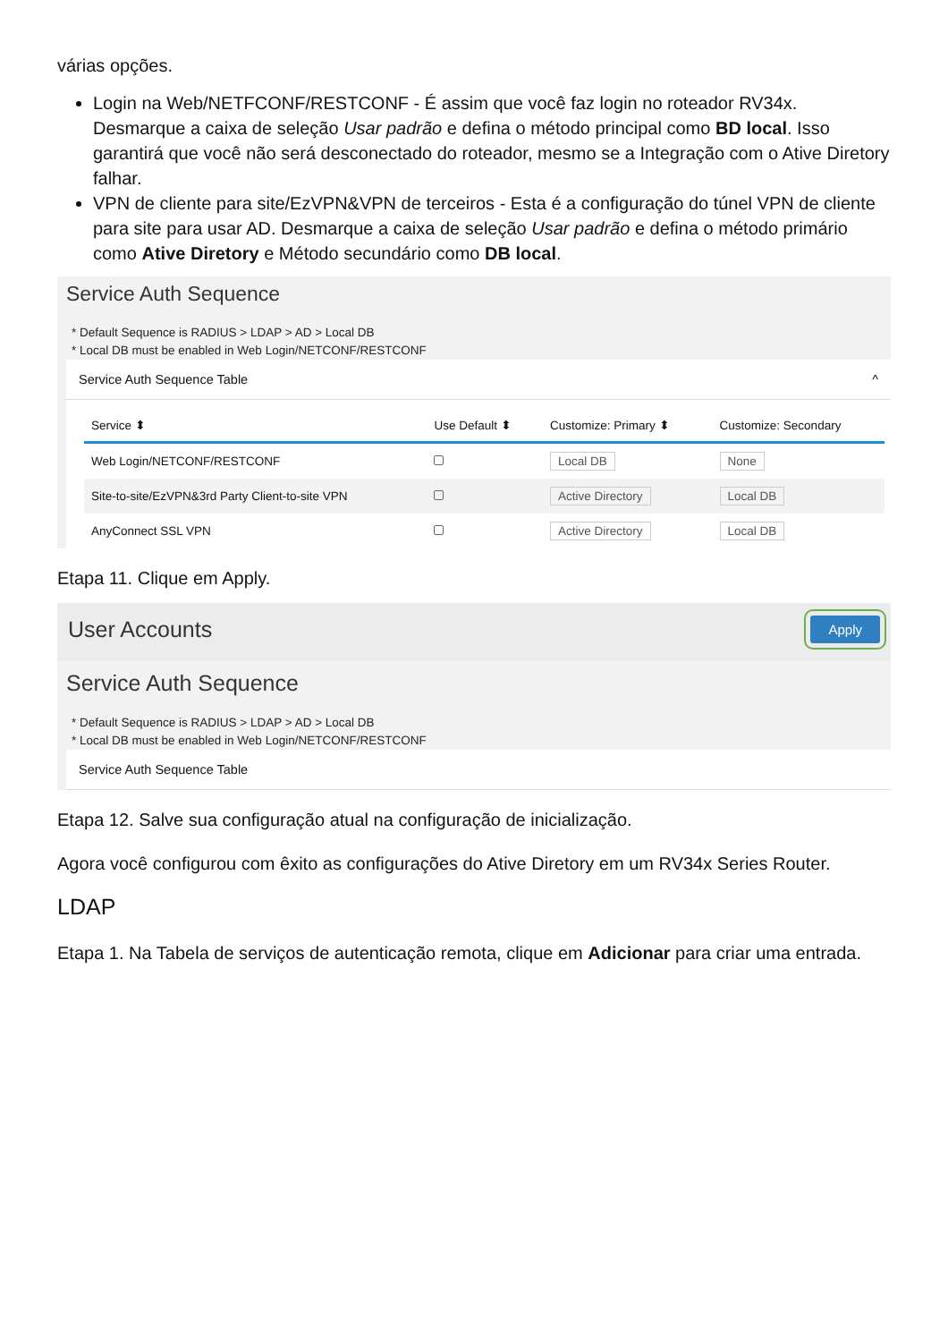várias opções.
Login na Web/NETFCONF/RESTCONF - É assim que você faz login no roteador RV34x. Desmarque a caixa de seleção Usar padrão e defina o método principal como BD local. Isso garantirá que você não será desconectado do roteador, mesmo se a Integração com o Ative Diretory falhar.
VPN de cliente para site/EzVPN&VPN de terceiros - Esta é a configuração do túnel VPN de cliente para site para usar AD. Desmarque a caixa de seleção Usar padrão e defina o método primário como Ative Diretory e Método secundário como DB local.
Service Auth Sequence
* Default Sequence is RADIUS > LDAP > AD > Local DB
* Local DB must be enabled in Web Login/NETCONF/RESTCONF
Service Auth Sequence Table ^
| Service ⬍ | Use Default ⬍ | Customize: Primary ⬍ | Customize: Secondary |
| --- | --- | --- | --- |
| Web Login/NETCONF/RESTCONF | | Local DB | None |
| Site-to-site/EzVPN&3rd Party Client-to-site VPN | | Active Directory | Local DB |
| AnyConnect SSL VPN | | Active Directory | Local DB |
Etapa 11. Clique em Apply.
User Accounts Apply
Service Auth Sequence
* Default Sequence is RADIUS > LDAP > AD > Local DB
* Local DB must be enabled in Web Login/NETCONF/RESTCONF
Service Auth Sequence Table
Etapa 12. Salve sua configuração atual na configuração de inicialização.
Agora você configurou com êxito as configurações do Ative Diretory em um RV34x Series Router.
LDAP
Etapa 1. Na Tabela de serviços de autenticação remota, clique em Adicionar para criar uma entrada.